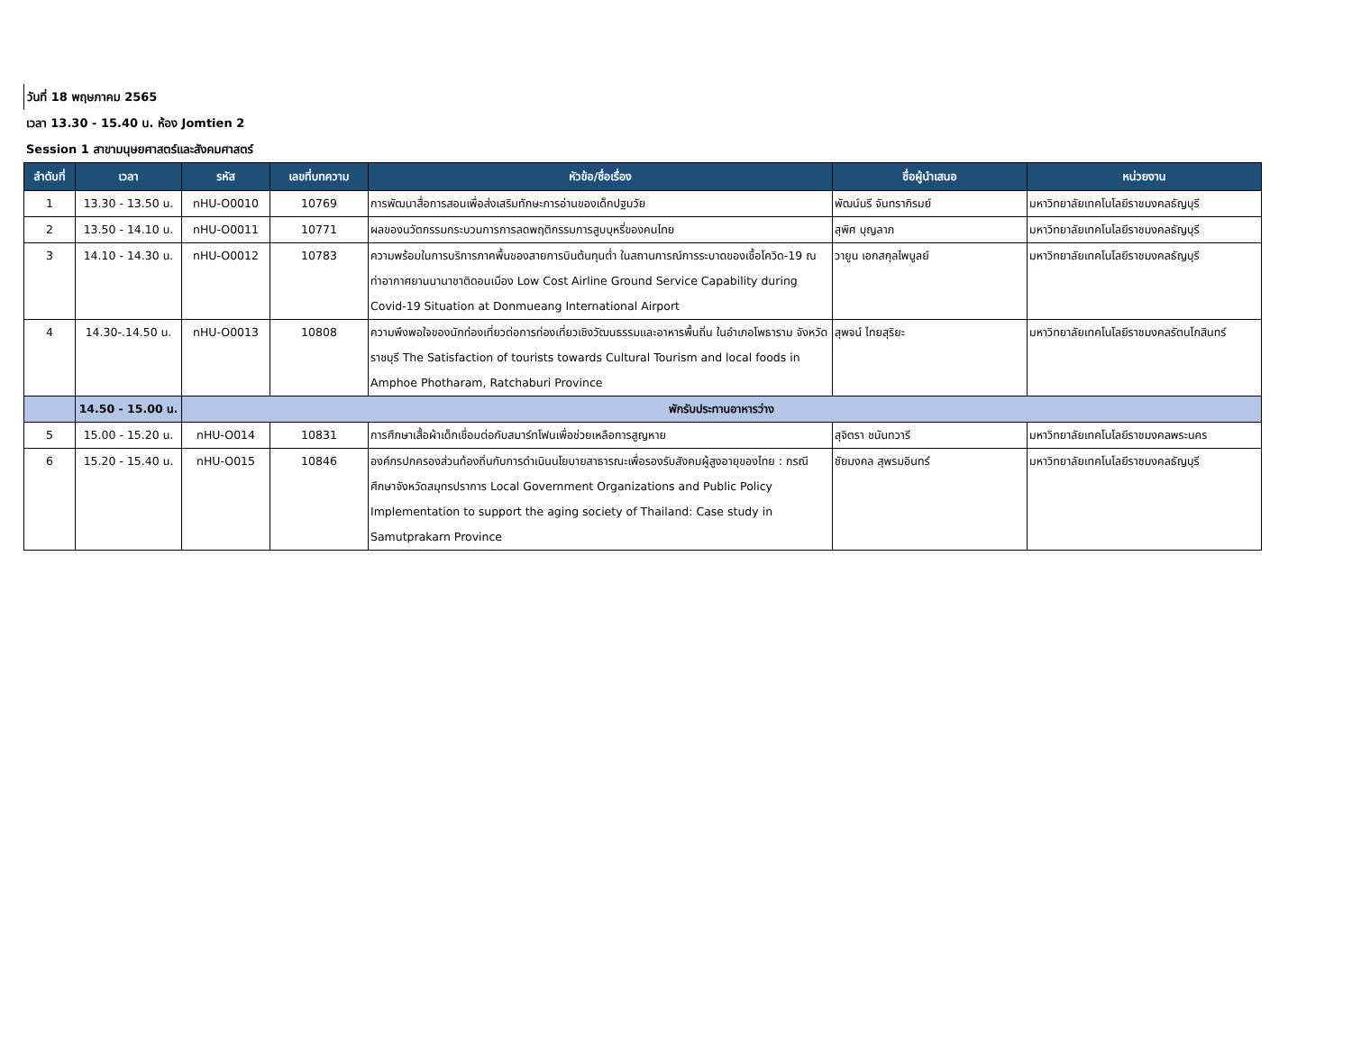วันที่ 18 พฤษภาคม 2565
เวลา 13.30 - 15.40 น. ห้อง Jomtien 2
Session 1 สาขามนุษยศาสตร์และสังคมศาสตร์
| ลำดับที่ | เวลา | รหัส | เลขที่บทความ | หัวข้อ/ชื่อเรื่อง | ชื่อผู้นำเสนอ | หน่วยงาน |
| --- | --- | --- | --- | --- | --- | --- |
| 1 | 13.30 - 13.50 น. | nHU-O0010 | 10769 | การพัฒนาสื่อการสอนเพื่อส่งเสริมทักษะการอ่านของเด็กปฐมวัย | พัฒน์นรี จันทราภิรมย์ | มหาวิทยาลัยเทคโนโลยีราชมงคลธัญบุรี |
| 2 | 13.50 - 14.10 น. | nHU-O0011 | 10771 | ผลของนวัตกรรมกระบวนการการลดพฤติกรรมการสูบบุหรี่ของคนไทย | สุพิศ บุญลาภ | มหาวิทยาลัยเทคโนโลยีราชมงคลธัญบุรี |
| 3 | 14.10 - 14.30 น. | nHU-O0012 | 10783 | ความพร้อมในการบริการภาคพื้นของสายการบินต้นทุนต่ำ ในสถานการณ์การระบาดของเชื้อโควิด-19 ณ ท่าอากาศยานนานาชาติดอนเมือง Low Cost Airline Ground Service Capability during Covid-19 Situation at Donmueang International Airport | วายูน เอกสกุลไพบูลย์ | มหาวิทยาลัยเทคโนโลยีราชมงคลธัญบุรี |
| 4 | 14.30-.14.50 น. | nHU-O0013 | 10808 | ความพึงพอใจของนักท่องเที่ยวต่อการท่องเที่ยวเชิงวัฒนธรรมและอาหารพื้นถิ่น ในอำเภอโพธาราม จังหวัดราชบุรี The Satisfaction of tourists towards Cultural Tourism and local foods in Amphoe Photharam, Ratchaburi Province | สุพจน์ ไทยสุริยะ | มหาวิทยาลัยเทคโนโลยีราชมงคลรัตนโกสินทร์ |
| | 14.50 - 15.00 น. | พักรับประทานอาหารว่าง | | | | |
| 5 | 15.00 - 15.20 น. | nHU-O014 | 10831 | การศึกษาเสื้อผ้าเด็กเชื่อมต่อกับสมาร์ทโฟนเพื่อช่วยเหลือการสูญหาย | สุจิตรา ชนันทวารี | มหาวิทยาลัยเทคโนโลยีราชมงคลพระนคร |
| 6 | 15.20 - 15.40 น. | nHU-O015 | 10846 | องค์กรปกครองส่วนท้องถิ่นกับการดำเนินนโยบายสาธารณะเพื่อรองรับสังคมผู้สูงอายุของไทย : กรณีศึกษาจังหวัดสมุทรปราการ Local Government Organizations and Public Policy Implementation to support the aging society of Thailand: Case study in Samutprakarn Province | ชัยมงคล สุพรมอินทร์ | มหาวิทยาลัยเทคโนโลยีราชมงคลธัญบุรี |